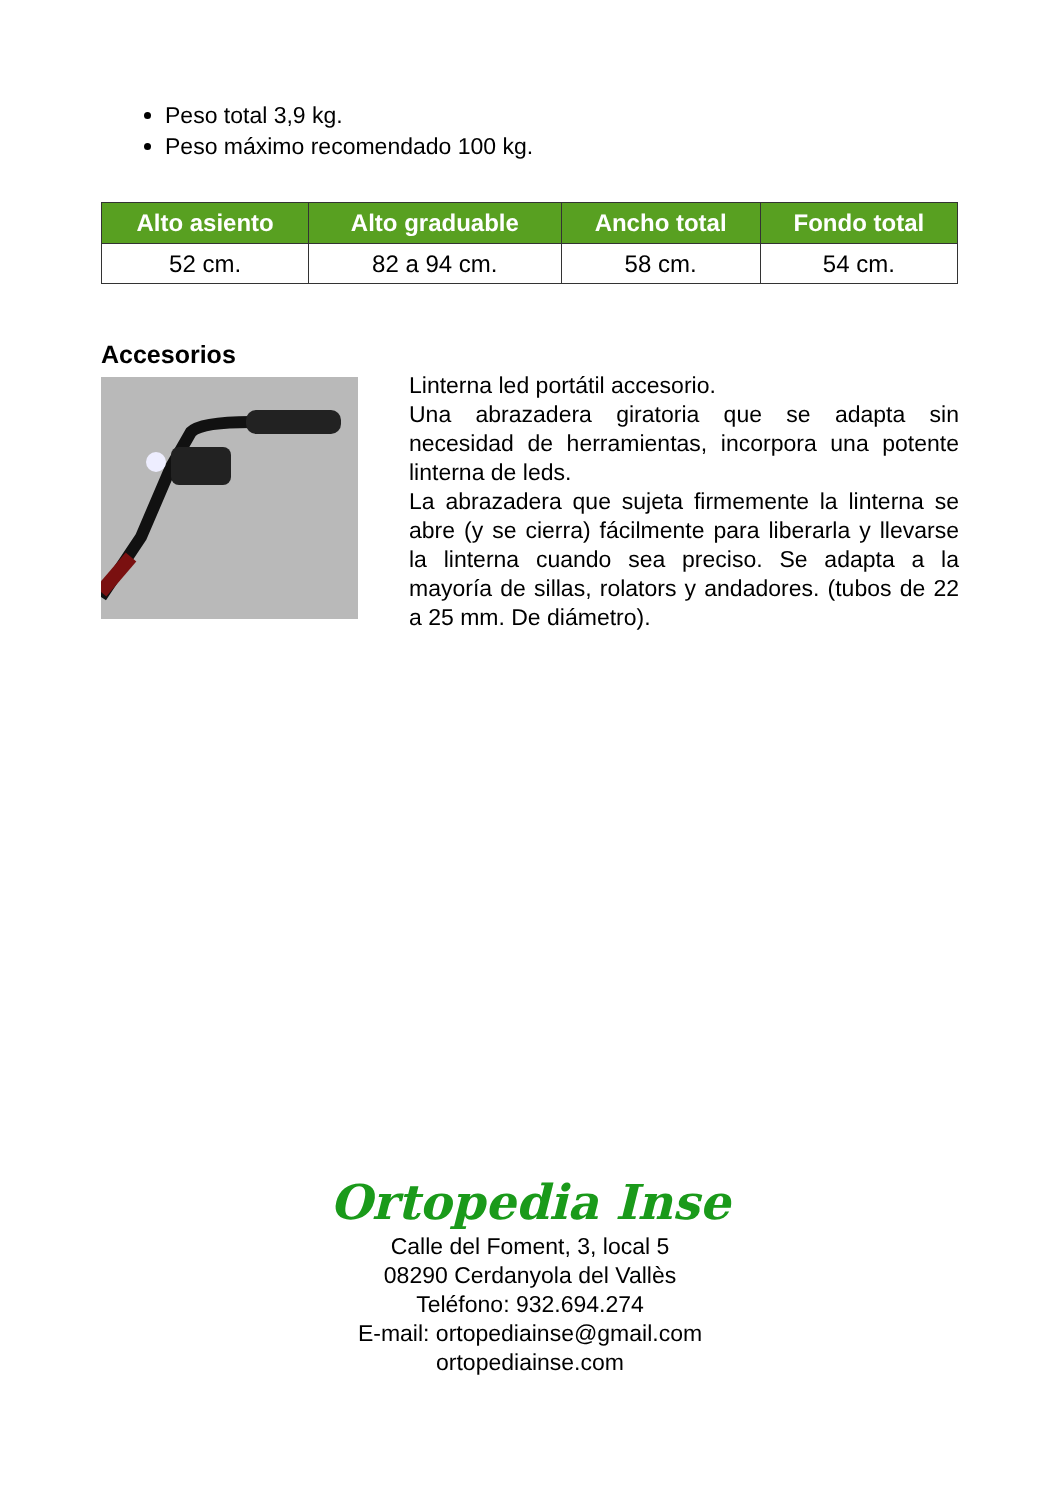Peso total 3,9 kg.
Peso máximo recomendado 100 kg.
| Alto asiento | Alto graduable | Ancho total | Fondo total |
| --- | --- | --- | --- |
| 52 cm. | 82 a 94 cm. | 58 cm. | 54 cm. |
Accesorios
Linterna led portátil accesorio.
Una abrazadera giratoria que se adapta sin necesidad de herramientas, incorpora una potente linterna de leds.
La abrazadera que sujeta firmemente la linterna se abre (y se cierra) fácilmente para liberarla y llevarse la linterna cuando sea preciso. Se adapta a la mayoría de sillas, rolators y andadores. (tubos de 22 a 25 mm. De diámetro).
Ortopedia Inse
Calle del Foment, 3, local 5
08290 Cerdanyola del Vallès
Teléfono: 932.694.274
E-mail: ortopediainse@gmail.com
ortopediainse.com